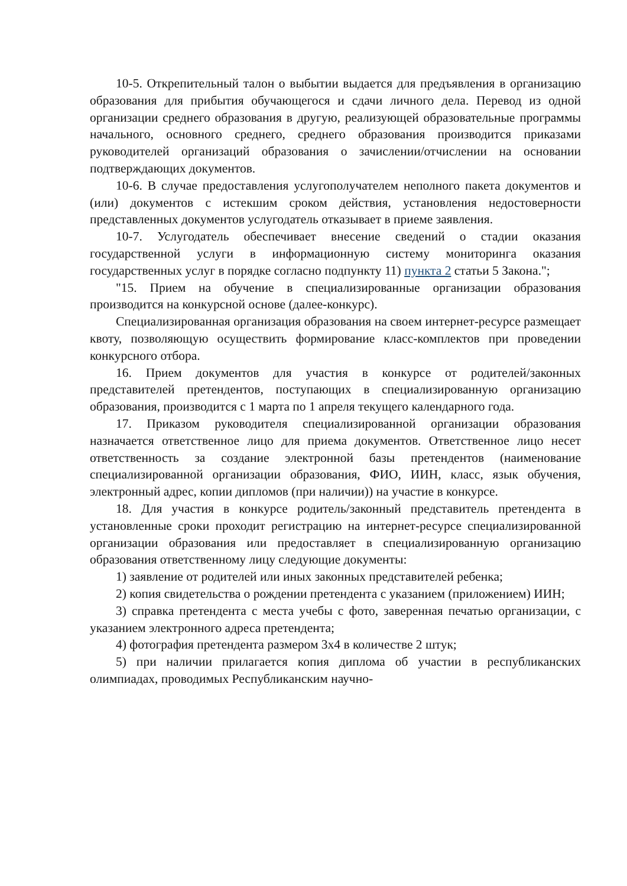10-5. Открепительный талон о выбытии выдается для предъявления в организацию образования для прибытия обучающегося и сдачи личного дела. Перевод из одной организации среднего образования в другую, реализующей образовательные программы начального, основного среднего, среднего образования производится приказами руководителей организаций образования о зачислении/отчислении на основании подтверждающих документов.
10-6. В случае предоставления услугополучателем неполного пакета документов и (или) документов с истекшим сроком действия, установления недостоверности представленных документов услугодатель отказывает в приеме заявления.
10-7. Услугодатель обеспечивает внесение сведений о стадии оказания государственной услуги в информационную систему мониторинга оказания государственных услуг в порядке согласно подпункту 11) пункта 2 статьи 5 Закона.";
"15. Прием на обучение в специализированные организации образования производится на конкурсной основе (далее-конкурс).
Специализированная организация образования на своем интернет-ресурсе размещает квоту, позволяющую осуществить формирование класс-комплектов при проведении конкурсного отбора.
16. Прием документов для участия в конкурсе от родителей/законных представителей претендентов, поступающих в специализированную организацию образования, производится с 1 марта по 1 апреля текущего календарного года.
17. Приказом руководителя специализированной организации образования назначается ответственное лицо для приема документов. Ответственное лицо несет ответственность за создание электронной базы претендентов (наименование специализированной организации образования, ФИО, ИИН, класс, язык обучения, электронный адрес, копии дипломов (при наличии)) на участие в конкурсе.
18. Для участия в конкурсе родитель/законный представитель претендента в установленные сроки проходит регистрацию на интернет-ресурсе специализированной организации образования или предоставляет в специализированную организацию образования ответственному лицу следующие документы:
1) заявление от родителей или иных законных представителей ребенка;
2) копия свидетельства о рождении претендента с указанием (приложением) ИИН;
3) справка претендента с места учебы с фото, заверенная печатью организации, с указанием электронного адреса претендента;
4) фотография претендента размером 3х4 в количестве 2 штук;
5) при наличии прилагается копия диплома об участии в республиканских олимпиадах, проводимых Республиканским научно-